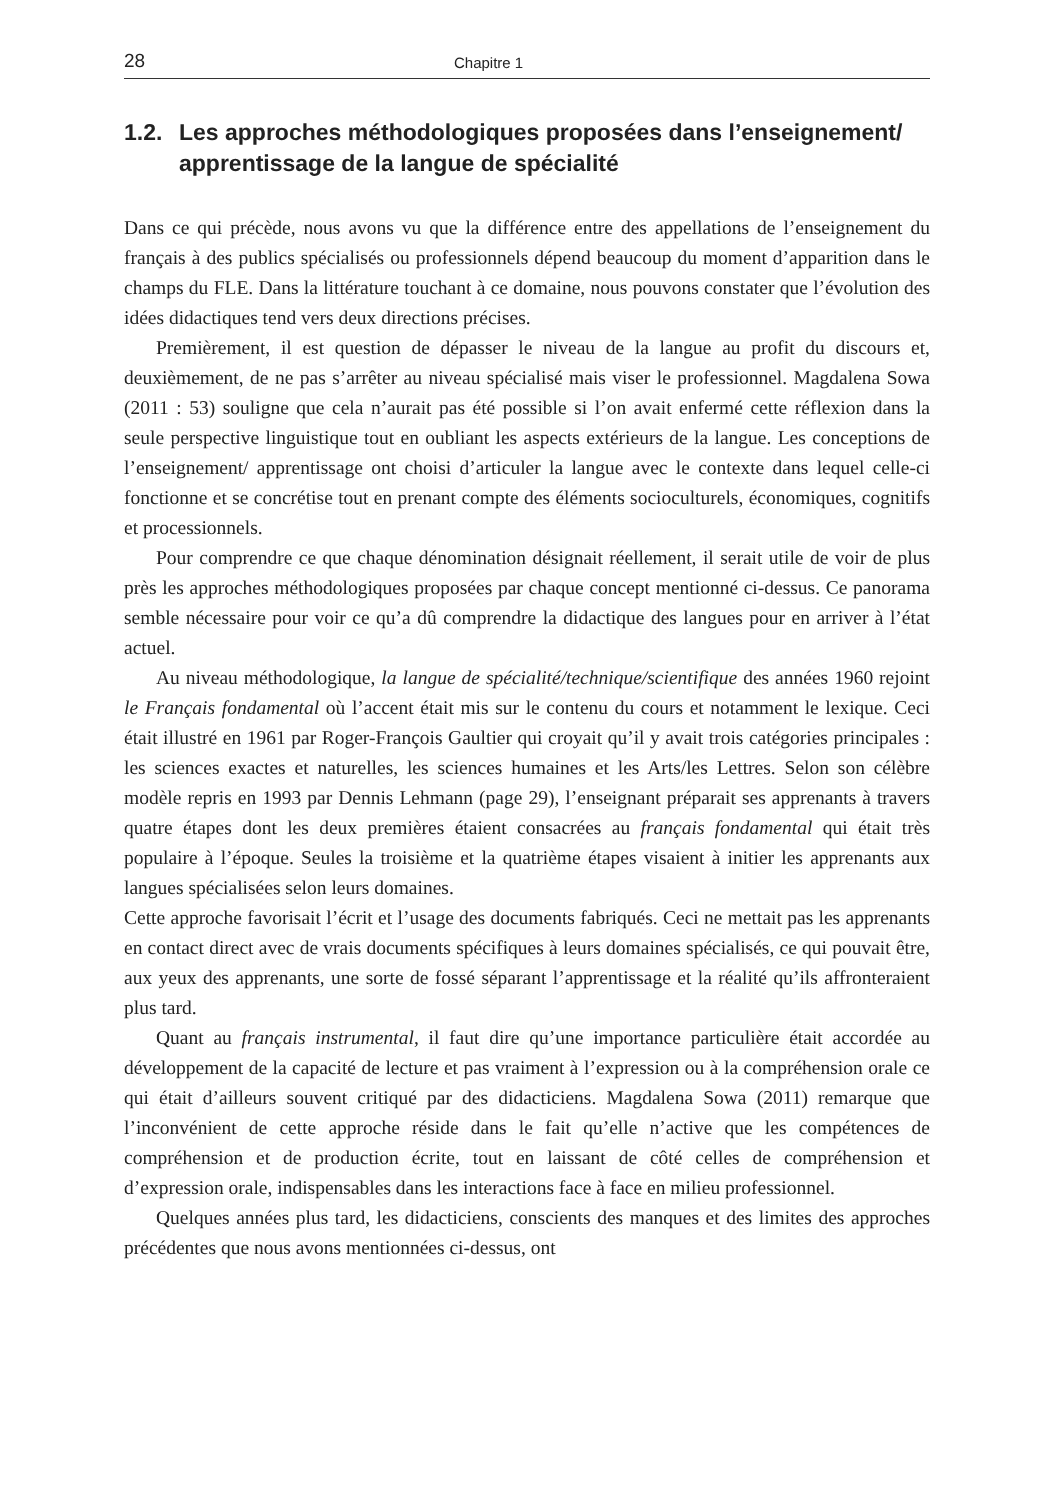28 Chapitre 1
1.2. Les approches méthodologiques proposées dans l’enseignement/ apprentissage de la langue de spécialité
Dans ce qui précède, nous avons vu que la différence entre des appellations de l’enseignement du français à des publics spécialisés ou professionnels dépend beaucoup du moment d’apparition dans le champs du FLE. Dans la littérature touchant à ce domaine, nous pouvons constater que l’évolution des idées didactiques tend vers deux directions précises.
Premièrement, il est question de dépasser le niveau de la langue au profit du discours et, deuxièmement, de ne pas s’arrêter au niveau spécialisé mais viser le professionnel. Magdalena Sowa (2011 : 53) souligne que cela n’aurait pas été possible si l’on avait enfermé cette réflexion dans la seule perspective linguistique tout en oubliant les aspects extérieurs de la langue. Les conceptions de l’enseignement/ apprentissage ont choisi d’articuler la langue avec le contexte dans lequel celle-ci fonctionne et se concrétise tout en prenant compte des éléments socioculturels, économiques, cognitifs et processionnels.
Pour comprendre ce que chaque dénomination désignait réellement, il serait utile de voir de plus près les approches méthodologiques proposées par chaque concept mentionné ci-dessus. Ce panorama semble nécessaire pour voir ce qu’a dû comprendre la didactique des langues pour en arriver à l’état actuel.
Au niveau méthodologique, la langue de spécialité/technique/scientifique des années 1960 rejoint le Français fondamental où l’accent était mis sur le contenu du cours et notamment le lexique. Ceci était illustré en 1961 par Roger-François Gaultier qui croyait qu’il y avait trois catégories principales : les sciences exactes et naturelles, les sciences humaines et les Arts/les Lettres. Selon son célèbre modèle repris en 1993 par Dennis Lehmann (page 29), l’enseignant préparait ses apprenants à travers quatre étapes dont les deux premières étaient consacrées au français fondamental qui était très populaire à l’époque. Seules la troisième et la quatrième étapes visaient à initier les apprenants aux langues spécialisées selon leurs domaines.
Cette approche favorisait l’écrit et l’usage des documents fabriqués. Ceci ne mettait pas les apprenants en contact direct avec de vrais documents spécifiques à leurs domaines spécialisés, ce qui pouvait être, aux yeux des apprenants, une sorte de fossé séparant l’apprentissage et la réalité qu’ils affronteraient plus tard.
Quant au français instrumental, il faut dire qu’une importance particulière était accordée au développement de la capacité de lecture et pas vraiment à l’expression ou à la compréhension orale ce qui était d’ailleurs souvent critiqué par des didacticiens. Magdalena Sowa (2011) remarque que l’inconvénient de cette approche réside dans le fait qu’elle n’active que les compétences de compréhension et de production écrite, tout en laissant de côté celles de compréhension et d’expression orale, indispensables dans les interactions face à face en milieu professionnel.
Quelques années plus tard, les didacticiens, conscients des manques et des limites des approches précédentes que nous avons mentionnées ci-dessus, ont